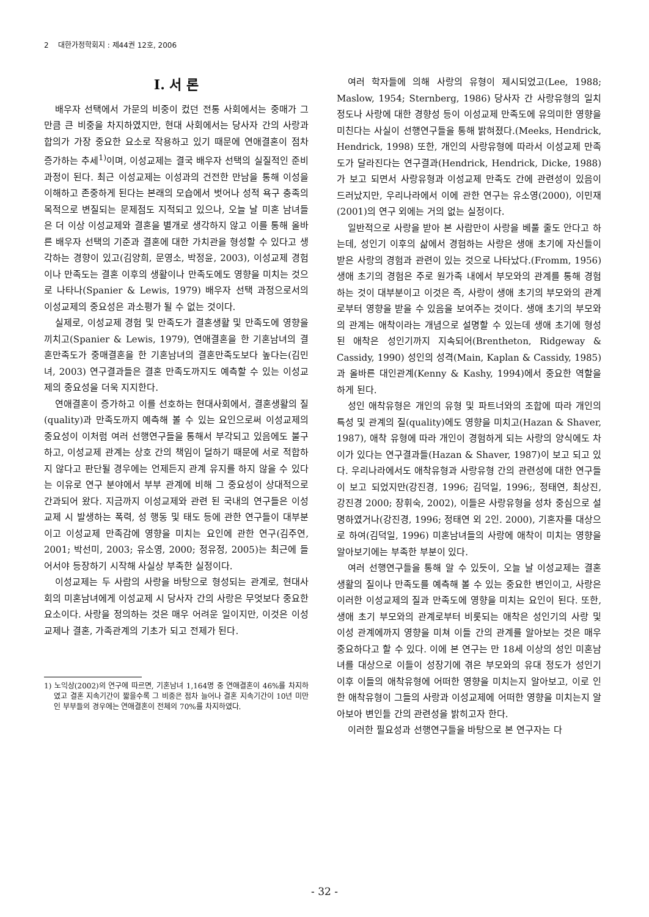2 대한가정학회지 : 제44권 12호, 2006
I. 서 론
배우자 선택에서 가문의 비중이 컸던 전통 사회에서는 중매가 그만큼 큰 비중을 차지하였지만, 현대 사회에서는 당사자 간의 사랑과 합의가 가장 중요한 요소로 작용하고 있기 때문에 연애결혼이 점차 증가하는 추세<sup>1)</sup>이며, 이성교제는 결국 배우자 선택의 실질적인 준비과정이 된다. 최근 이성교제는 이성과의 건전한 만남을 통해 이성을 이해하고 존중하게 된다는 본래의 모습에서 벗어나 성적 욕구 충족의 목적으로 변질되는 문제점도 지적되고 있으나, 오늘 날 미혼 남녀들은 더 이상 이성교제와 결혼을 별개로 생각하지 않고 이를 통해 올바른 배우자 선택의 기준과 결혼에 대한 가치관을 형성할 수 있다고 생각하는 경향이 있고(김양희, 문영소, 박정윤, 2003), 이성교제 경험이나 만족도는 결혼 이후의 생활이나 만족도에도 영향을 미치는 것으로 나타나(Spanier & Lewis, 1979) 배우자 선택 과정으로서의 이성교제의 중요성은 과소평가 될 수 없는 것이다.
실제로, 이성교제 경험 및 만족도가 결혼생활 및 만족도에 영향을 끼치고(Spanier & Lewis, 1979), 연애결혼을 한 기혼남녀의 결혼만족도가 중매결혼을 한 기혼남녀의 결혼만족도보다 높다는(김민녀, 2003) 연구결과들은 결혼 만족도까지도 예측할 수 있는 이성교제의 중요성을 더욱 지지한다.
연애결혼이 증가하고 이를 선호하는 현대사회에서, 결혼생활의 질(quality)과 만족도까지 예측해 볼 수 있는 요인으로써 이성교제의 중요성이 이처럼 여러 선행연구들을 통해서 부각되고 있음에도 불구하고, 이성교제 관계는 상호 간의 책임이 덜하기 때문에 서로 적합하지 않다고 판단될 경우에는 언제든지 관계 유지를 하지 않을 수 있다는 이유로 연구 분야에서 부부 관계에 비해 그 중요성이 상대적으로 간과되어 왔다. 지금까지 이성교제와 관련 된 국내의 연구들은 이성교제 시 발생하는 폭력, 성 행동 및 태도 등에 관한 연구들이 대부분이고 이성교제 만족감에 영향을 미치는 요인에 관한 연구(김주연, 2001; 박선미, 2003; 유소영, 2000; 정유정, 2005)는 최근에 들어서야 등장하기 시작해 사실상 부족한 실정이다.
이성교제는 두 사람의 사랑을 바탕으로 형성되는 관계로, 현대사회의 미혼남녀에게 이성교제 시 당사자 간의 사랑은 무엇보다 중요한 요소이다. 사랑을 정의하는 것은 매우 어려운 일이지만, 이것은 이성교제나 결혼, 가족관계의 기초가 되고 전제가 된다.
1) 노익상(2002)의 연구에 따르면, 기혼남녀 1,164명 중 연애결혼이 46%를 차지하였고 결혼 지속기간이 짧을수록 그 비중은 점차 늘어나 결혼 지속기간이 10년 미만인 부부들의 경우에는 연애결혼이 전체의 70%를 차지하였다.
여러 학자들에 의해 사랑의 유형이 제시되었고(Lee, 1988; Maslow, 1954; Sternberg, 1986) 당사자 간 사랑유형의 일치 정도나 사랑에 대한 경향성 등이 이성교제 만족도에 유의미한 영향을 미친다는 사실이 선행연구들을 통해 밝혀졌다.(Meeks, Hendrick, Hendrick, 1998) 또한, 개인의 사랑유형에 따라서 이성교제 만족도가 달라진다는 연구결과(Hendrick, Hendrick, Dicke, 1988)가 보고 되면서 사랑유형과 이성교제 만족도 간에 관련성이 있음이 드러났지만, 우리나라에서 이에 관한 연구는 유소영(2000), 이민재(2001)의 연구 외에는 거의 없는 실정이다.
일반적으로 사랑을 받아 본 사람만이 사랑을 베풀 줄도 안다고 하는데, 성인기 이후의 삶에서 경험하는 사랑은 생애 초기에 자신들이 받은 사랑의 경험과 관련이 있는 것으로 나타났다.(Fromm, 1956) 생애 초기의 경험은 주로 원가족 내에서 부모와의 관계를 통해 경험하는 것이 대부분이고 이것은 즉, 사랑이 생애 초기의 부모와의 관계로부터 영향을 받을 수 있음을 보여주는 것이다. 생애 초기의 부모와의 관계는 애착이라는 개념으로 설명할 수 있는데 생애 초기에 형성된 애착은 성인기까지 지속되어(Brentheton, Ridgeway & Cassidy, 1990) 성인의 성격(Main, Kaplan & Cassidy, 1985)과 올바른 대인관계(Kenny & Kashy, 1994)에서 중요한 역할을 하게 된다.
성인 애착유형은 개인의 유형 및 파트너와의 조합에 따라 개인의 특성 및 관계의 질(quality)에도 영향을 미치고(Hazan & Shaver, 1987), 애착 유형에 따라 개인이 경험하게 되는 사랑의 양식에도 차이가 있다는 연구결과들(Hazan & Shaver, 1987)이 보고 되고 있다. 우리나라에서도 애착유형과 사랑유형 간의 관련성에 대한 연구들이 보고 되었지만(강진경, 1996; 김덕일, 1996;, 정태연, 최상진, 강진경 2000; 장휘숙, 2002), 이들은 사랑유형을 성차 중심으로 설명하였거나(강진경, 1996; 정태연 외 2인. 2000), 기혼자를 대상으로 하여(김덕일, 1996) 미혼남녀들의 사랑에 애착이 미치는 영향을 알아보기에는 부족한 부분이 있다.
여러 선행연구들을 통해 알 수 있듯이, 오늘 날 이성교제는 결혼 생활의 질이나 만족도를 예측해 볼 수 있는 중요한 변인이고, 사랑은 이러한 이성교제의 질과 만족도에 영향을 미치는 요인이 된다. 또한, 생애 초기 부모와의 관계로부터 비롯되는 애착은 성인기의 사랑 및 이성 관계에까지 영향을 미쳐 이들 간의 관계를 알아보는 것은 매우 중요하다고 할 수 있다. 이에 본 연구는 만 18세 이상의 성인 미혼남녀를 대상으로 이들이 성장기에 겪은 부모와의 유대 정도가 성인기 이후 이들의 애착유형에 어떠한 영향을 미치는지 알아보고, 이로 인한 애착유형이 그들의 사랑과 이성교제에 어떠한 영향을 미치는지 알아보아 변인들 간의 관련성을 밝히고자 한다.
이러한 필요성과 선행연구들을 바탕으로 본 연구자는 다
- 32 -